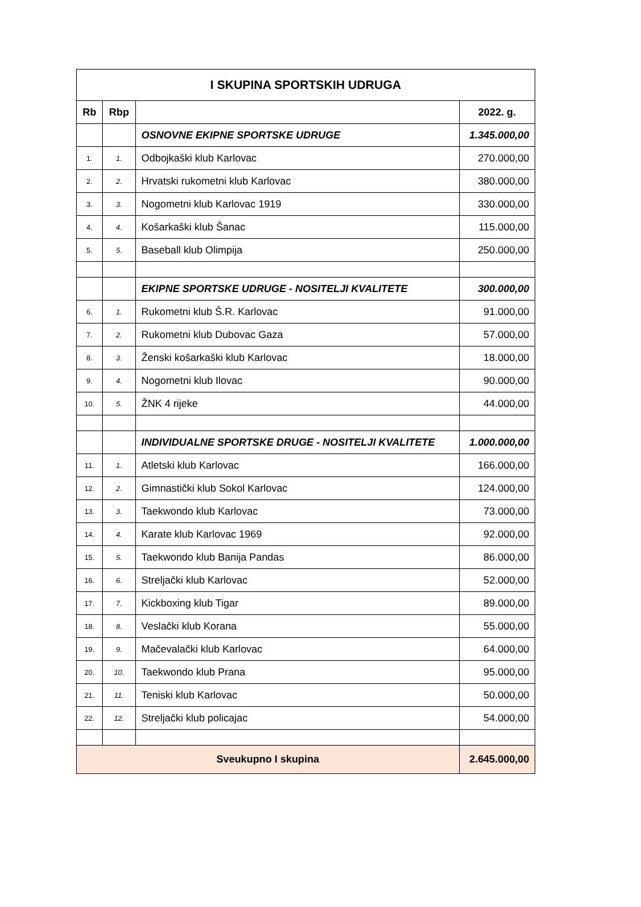| I SKUPINA SPORTSKIH UDRUGA | | | |
| Rb | Rbp | | 2022. g. |
| | | OSNOVNE EKIPNE SPORTSKE UDRUGE | 1.345.000,00 |
| 1. | 1. | Odbojkaški klub Karlovac | 270.000,00 |
| 2. | 2. | Hrvatski rukometni klub Karlovac | 380.000,00 |
| 3. | 3. | Nogometni klub Karlovac 1919 | 330.000,00 |
| 4. | 4. | Košarkaški klub Šanac | 115.000,00 |
| 5. | 5. | Baseball klub Olimpija | 250.000,00 |
| | | EKIPNE SPORTSKE UDRUGE - NOSITELJI KVALITETE | 300.000,00 |
| 6. | 1. | Rukometni klub Š.R. Karlovac | 91.000,00 |
| 7. | 2. | Rukometni klub Dubovac Gaza | 57.000,00 |
| 8. | 3. | Ženski košarkaški klub Karlovac | 18.000,00 |
| 9. | 4. | Nogometni klub Ilovac | 90.000,00 |
| 10. | 5. | ŽNK 4 rijeke | 44.000,00 |
| | | INDIVIDUALNE SPORTSKE DRUGE - NOSITELJI KVALITETE | 1.000.000,00 |
| 11. | 1. | Atletski klub Karlovac | 166.000,00 |
| 12. | 2. | Gimnastički klub Sokol Karlovac | 124.000,00 |
| 13. | 3. | Taekwondo klub Karlovac | 73.000,00 |
| 14. | 4. | Karate klub Karlovac 1969 | 92.000,00 |
| 15. | 5. | Taekwondo klub Banija Pandas | 86.000,00 |
| 16. | 6. | Streljački klub Karlovac | 52.000,00 |
| 17. | 7. | Kickboxing klub Tigar | 89.000,00 |
| 18. | 8. | Veslački klub Korana | 55.000,00 |
| 19. | 9. | Mačevalački klub Karlovac | 64.000,00 |
| 20. | 10. | Taekwondo klub Prana | 95.000,00 |
| 21. | 11. | Teniski klub Karlovac | 50.000,00 |
| 22. | 12. | Streljački klub policajac | 54.000,00 |
| Sveukupno I skupina | | | 2.645.000,00 |